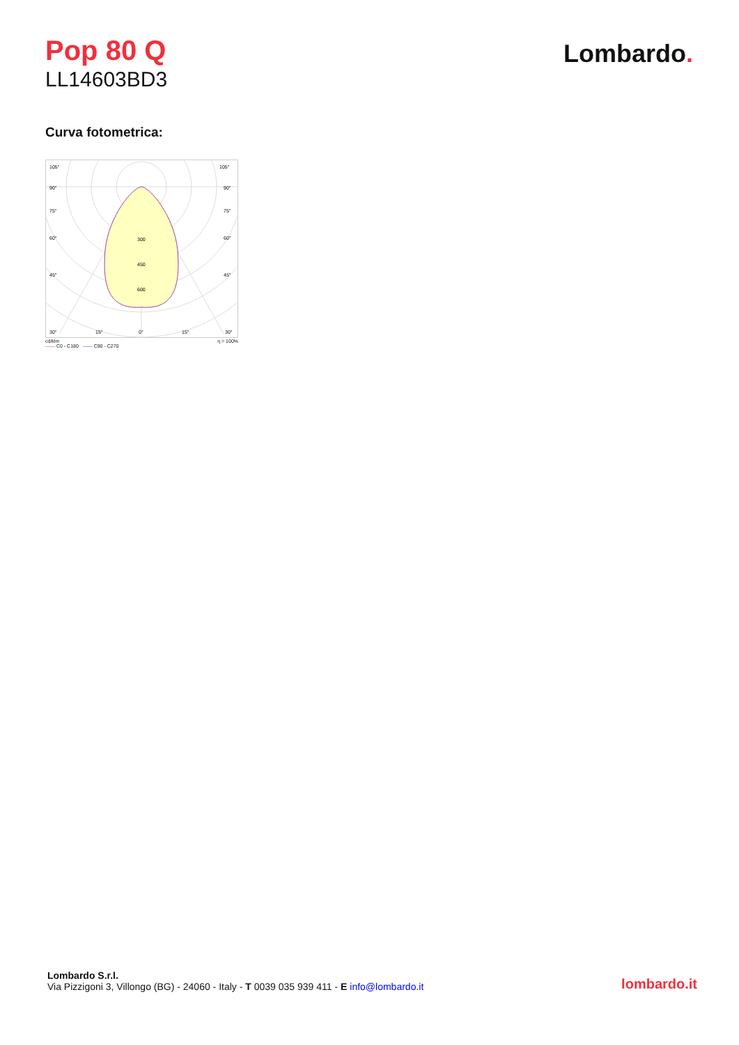Pop 80 Q
LL14603BD3
Lombardo.
Curva fotometrica:
105°
105°
90°
90°
75°
75°
60°
60°
45°
45°
300
450
600
30°
15°
0°
15°
30°
cd/klm η = 100%
—— C0 - C180 —— C90 - C270
Lombardo S.r.l.
Via Pizzigoni 3, Villongo (BG) - 24060 - Italy - T 0039 035 939 411 - E info@lombardo.it
lombardo.it